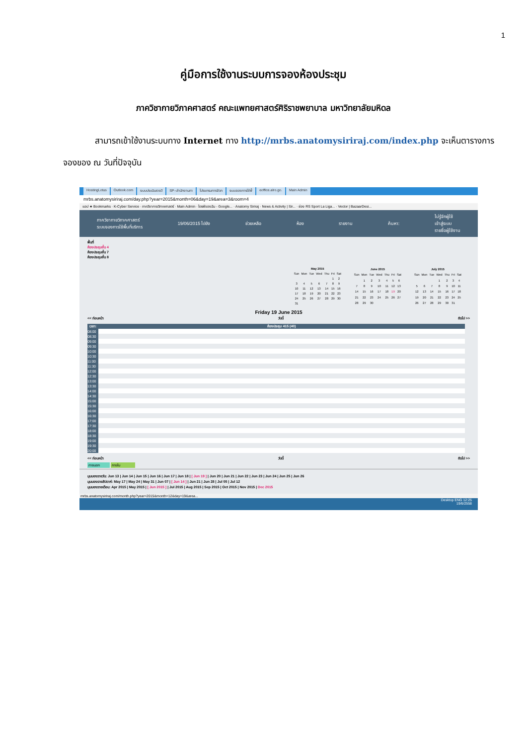1
คู่มือการใช้งานระบบการจองห้องประชุม
ภาควิชากายวิภาคศาสตร์ คณะแพทยศาสตร์ศิริราชพยาบาล มหาวิทยาลัยมหิดล
สามารถเข้าใช้งานระบบทาง Internet ทาง http://mrbs.anatomysiriraj.com/index.php จะเห็นตารางการจองของ ณ วันที่ปัจจุบัน
HostingLotus Outlook.com ระบบประเมินรายวิ SP--สำนักงานภา โปรแกรมการจัดก ระบบจองการใช้พื้ eoffice.alro.go. Main Admin
mrbs.anatomysiriraj.com/day.php?year=2015&month=06&day=19&area=3&room=4
แอป ★ Bookmarks · K-Cyber Service · ภาควิชากายวิภาคศาสตร์ · Main Admin · ไดรฟ์ของฉัน - Google... · Anatomy Siriraj · News & Activity | Sir... · ช่อง RS Sport La Liga... · Vector | BazaarDesi...
ภาควิชากายวิภาคศาสตร์
ระบบจองการใช้พื้นที่บริการ
19/06/2015 ไปยัง ช่วยเหลือ ห้อง รายงาน ค้นหา:
ไม่รู้จักผู้ใช้
เข้าสู่ระบบ
รายชื่อผู้ใช้งาน
พื้นที่
ห้องประชุมชั้น 4
ห้องประชุมชั้น 7
ห้องประชุมชั้น 8
| May 2015 | | | | | | |
| --- | --- | --- | --- | --- | --- | --- |
| Sun | Mon | Tue | Wed | Thu | Fri | Sat |
| | | | | | 1 | 2 |
| 3 | 4 | 5 | 6 | 7 | 8 | 9 |
| 10 | 11 | 12 | 13 | 14 | 15 | 16 |
| 17 | 18 | 19 | 20 | 21 | 22 | 23 |
| 24 | 25 | 26 | 27 | 28 | 29 | 30 |
| 31 | | | | | | |
| June 2015 | | | | | | |
| --- | --- | --- | --- | --- | --- | --- |
| Sun | Mon | Tue | Wed | Thu | Fri | Sat |
| | 1 | 2 | 3 | 4 | 5 | 6 |
| 7 | 8 | 9 | 10 | 11 | 12 | 13 |
| 14 | 15 | 16 | 17 | 18 | 19 | 20 |
| 21 | 22 | 23 | 24 | 25 | 26 | 27 |
| 28 | 29 | 30 | | | | |
| July 2015 | | | | | | |
| --- | --- | --- | --- | --- | --- | --- |
| Sun | Mon | Tue | Wed | Thu | Fri | Sat |
| | | | 1 | 2 | 3 | 4 |
| 5 | 6 | 7 | 8 | 9 | 10 | 11 |
| 12 | 13 | 14 | 15 | 16 | 17 | 18 |
| 19 | 20 | 21 | 22 | 23 | 24 | 25 |
| 26 | 27 | 28 | 29 | 30 | 31 | |
Friday 19 June 2015
<< ก่อนหน้า วันนี้ ถัดไป >>
| เวลา: | ห้องประชุม 415 (40) |
| --- | --- |
| 08:00 | |
| 08:30 | |
| 09:00 | |
| 09:30 | |
| 10:00 | |
| 10:30 | |
| 11:00 | |
| 11:30 | |
| 12:00 | |
| 12:30 | |
| 13:00 | |
| 13:30 | |
| 14:00 | |
| 14:30 | |
| 15:00 | |
| 15:30 | |
| 16:00 | |
| 16:30 | |
| 17:00 | |
| 17:30 | |
| 18:00 | |
| 18:30 | |
| 19:00 | |
| 19:30 | |
| 20:00 | |
<< ก่อนหน้า วันนี้ ถัดไป >>
ภายนอก ภายใน
มุมมองรายวัน: Jun 13 | Jun 14 | Jun 15 | Jun 16 | Jun 17 | Jun 18 | [ Jun 19 ] | Jun 20 | Jun 21 | Jun 22 | Jun 23 | Jun 24 | Jun 25 | Jun 26
มุมมองรายสัปดาห์: May 17 | May 24 | May 31 | Jun 07 | [ Jun 14 ] | Jun 21 | Jun 28 | Jul 05 | Jul 12
มุมมองรายเดือน: Apr 2015 | May 2015 | [ Jun 2015 ] | Jul 2015 | Aug 2015 | Sep 2015 | Oct 2015 | Nov 2015 | Dec 2015
mrbs.anatomysiriraj.com/month.php?year=2015&month=12&day=19&area...
Desktop ENG 12:25
19/6/2558